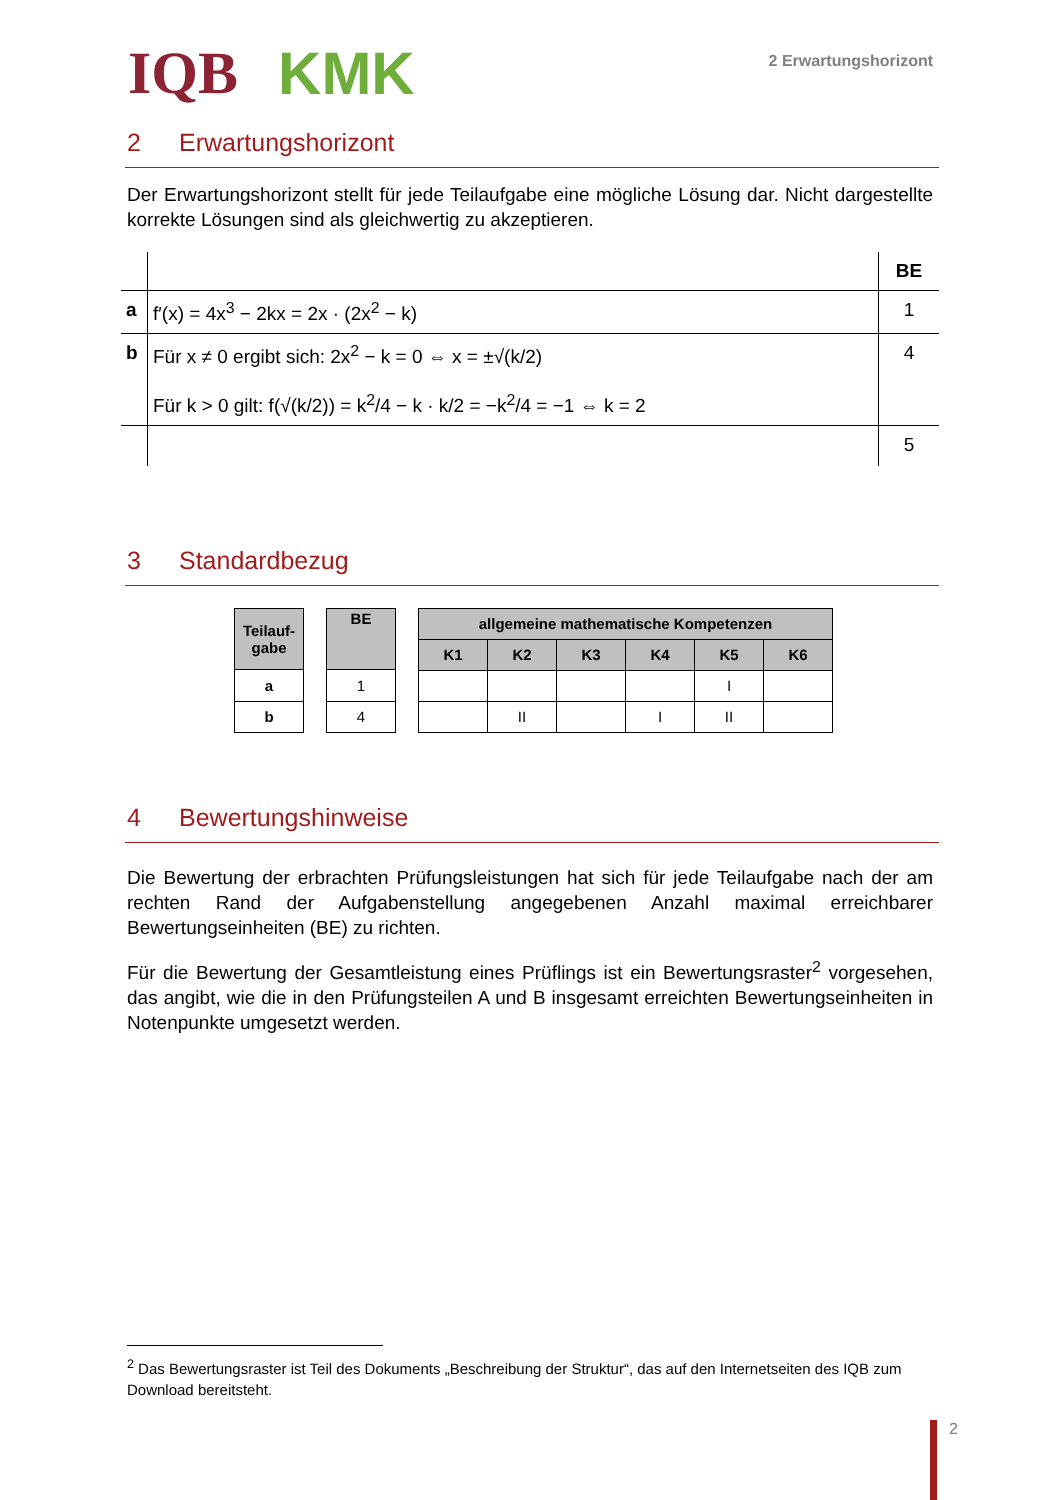IQB KMK
2 Erwartungshorizont
2 Erwartungshorizont
Der Erwartungshorizont stellt für jede Teilaufgabe eine mögliche Lösung dar. Nicht dargestellte korrekte Lösungen sind als gleichwertig zu akzeptieren.
| | | BE |
| a | f′(x) = 4x<sup>3</sup> − 2kx = 2x · (2x<sup>2</sup> − k) | 1 |
| b | Für x ≠ 0 ergibt sich: 2x<sup>2</sup> − k = 0 ⇔ x = ±√(k/2) Für k > 0 gilt: f(√(k/2)) = k<sup>2</sup>/4 − k · k/2 = −k<sup>2</sup>/4 = −1 ⇔ k = 2 | 4 |
| | | 5 |
3 Standardbezug
| Teilauf- gabe |
| --- |
| a |
| b |
| BE |
| --- |
| 1 |
| 4 |
| allgemeine mathematische Kompetenzen | | | | | |
| --- | --- | --- | --- | --- | --- |
| K1 | K2 | K3 | K4 | K5 | K6 |
| | | | | I | |
| | II | | I | II | |
4 Bewertungshinweise
Die Bewertung der erbrachten Prüfungsleistungen hat sich für jede Teilaufgabe nach der am rechten Rand der Aufgabenstellung angegebenen Anzahl maximal erreichbarer Bewertungseinheiten (BE) zu richten.
Für die Bewertung der Gesamtleistung eines Prüflings ist ein Bewertungsraster<sup>2</sup> vorgesehen, das angibt, wie die in den Prüfungsteilen A und B insgesamt erreichten Bewertungseinheiten in Notenpunkte umgesetzt werden.
<sup>2</sup> Das Bewertungsraster ist Teil des Dokuments „Beschreibung der Struktur“, das auf den Internetseiten des IQB zum Download bereitsteht.
2